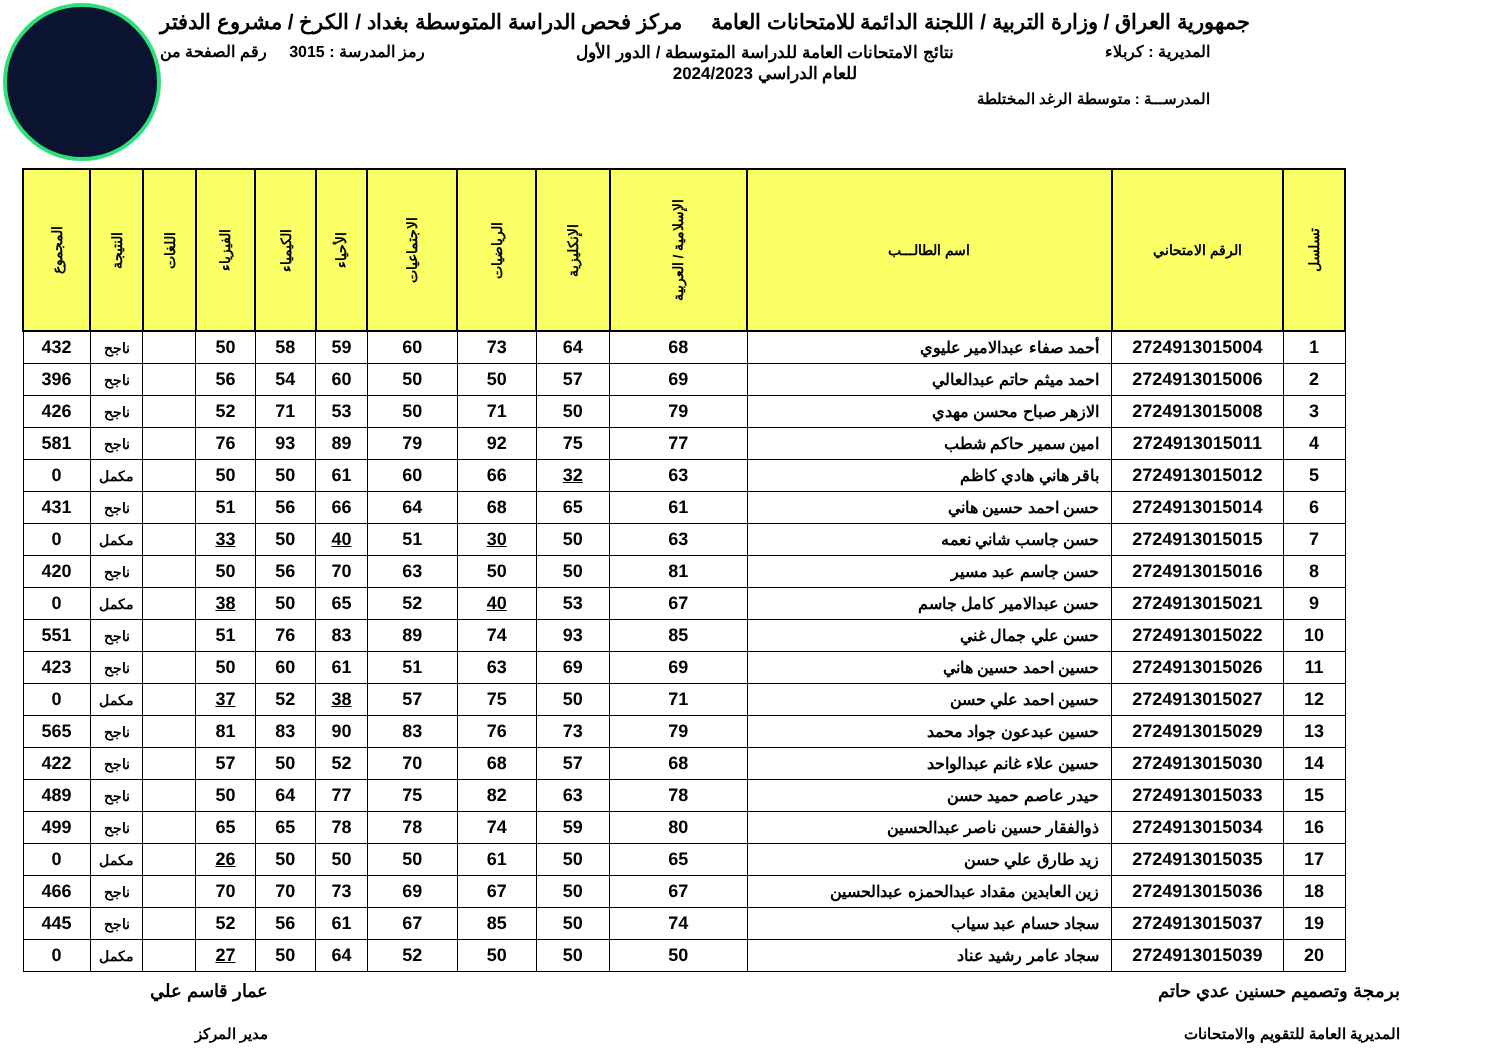جمهورية العراق / وزارة التربية / اللجنة الدائمة للامتحانات العامة
مركز فحص الدراسة المتوسطة بغداد / الكرخ / مشروع الدفتر
المديرية : كربلاء نتائج الامتحانات العامة للدراسة المتوسطة / الدور الأول
للعام الدراسي 2024/2023
رمز المدرسة : 3015 رقم الصفحة من
المدرســـة : متوسطة الرغد المختلطة
| تسلسل | الرقم الامتحاني | اسم الطالـــب | الإسلامية / العربية | الإنكليزية | الرياضيات | الاجتماعيات | الأحياء | الكيمياء | الفيزياء | اللغات | النتيجة | المجموع |
| --- | --- | --- | --- | --- | --- | --- | --- | --- | --- | --- | --- | --- |
| 1 | 2724913015004 | أحمد صفاء عبدالامير عليوي | 68 | 64 | 73 | 60 | 59 | 58 | 50 | | ناجح | 432 |
| 2 | 2724913015006 | احمد ميثم حاتم عبدالعالي | 69 | 57 | 50 | 50 | 60 | 54 | 56 | | ناجح | 396 |
| 3 | 2724913015008 | الازهر صباح محسن مهدي | 79 | 50 | 71 | 50 | 53 | 71 | 52 | | ناجح | 426 |
| 4 | 2724913015011 | امين سمير حاكم شطب | 77 | 75 | 92 | 79 | 89 | 93 | 76 | | ناجح | 581 |
| 5 | 2724913015012 | باقر هاني هادي كاظم | 63 | 32 | 66 | 60 | 61 | 50 | 50 | | مكمل | 0 |
| 6 | 2724913015014 | حسن احمد حسين هاني | 61 | 65 | 68 | 64 | 66 | 56 | 51 | | ناجح | 431 |
| 7 | 2724913015015 | حسن جاسب شاني نعمه | 63 | 50 | 30 | 51 | 40 | 50 | 33 | | مكمل | 0 |
| 8 | 2724913015016 | حسن جاسم عبد مسير | 81 | 50 | 50 | 63 | 70 | 56 | 50 | | ناجح | 420 |
| 9 | 2724913015021 | حسن عبدالامير كامل جاسم | 67 | 53 | 40 | 52 | 65 | 50 | 38 | | مكمل | 0 |
| 10 | 2724913015022 | حسن علي جمال غني | 85 | 93 | 74 | 89 | 83 | 76 | 51 | | ناجح | 551 |
| 11 | 2724913015026 | حسين احمد حسين هاني | 69 | 69 | 63 | 51 | 61 | 60 | 50 | | ناجح | 423 |
| 12 | 2724913015027 | حسين احمد علي حسن | 71 | 50 | 75 | 57 | 38 | 52 | 37 | | مكمل | 0 |
| 13 | 2724913015029 | حسين عبدعون جواد محمد | 79 | 73 | 76 | 83 | 90 | 83 | 81 | | ناجح | 565 |
| 14 | 2724913015030 | حسين علاء غانم عبدالواحد | 68 | 57 | 68 | 70 | 52 | 50 | 57 | | ناجح | 422 |
| 15 | 2724913015033 | حيدر عاصم حميد حسن | 78 | 63 | 82 | 75 | 77 | 64 | 50 | | ناجح | 489 |
| 16 | 2724913015034 | ذوالفقار حسين ناصر عبدالحسين | 80 | 59 | 74 | 78 | 78 | 65 | 65 | | ناجح | 499 |
| 17 | 2724913015035 | زيد طارق علي حسن | 65 | 50 | 61 | 50 | 50 | 50 | 26 | | مكمل | 0 |
| 18 | 2724913015036 | زين العابدين مقداد عبدالحمزه عبدالحسين | 67 | 50 | 67 | 69 | 73 | 70 | 70 | | ناجح | 466 |
| 19 | 2724913015037 | سجاد حسام عبد سياب | 74 | 50 | 85 | 67 | 61 | 56 | 52 | | ناجح | 445 |
| 20 | 2724913015039 | سجاد عامر رشيد عناد | 50 | 50 | 50 | 52 | 64 | 50 | 27 | | مكمل | 0 |
برمجة وتصميم حسنين عدي حاتم
المديرية العامة للتقويم والامتحانات
عمار قاسم علي
مدير المركز